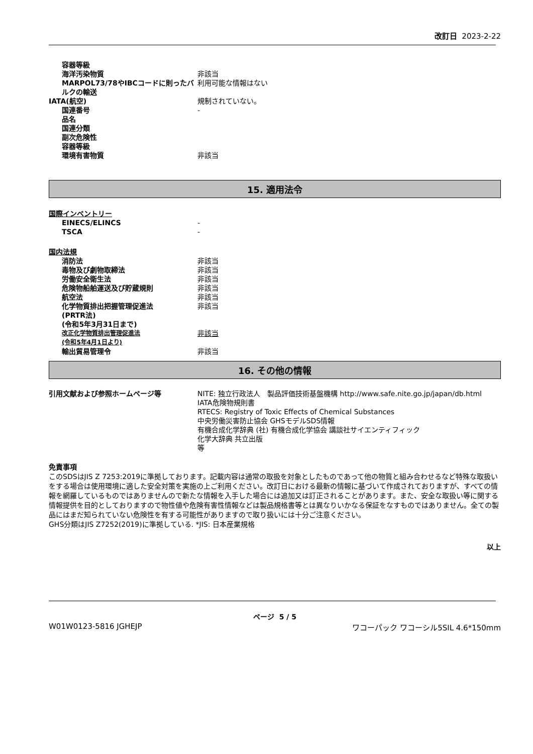改訂日 2023-2-22
| 容器等級 | |
| 海洋汚染物質 | 非該当 |
| MARPOL73/78やIBCコードに則ったバルクの輸送 | 利用可能な情報はない |
| IATA(航空) | 規制されていない。 |
| 国連番号 | - |
| 品名 | |
| 国連分類 | |
| 副次危険性 | |
| 容器等級 | |
| 環境有害物質 | 非該当 |
15. 適用法令
国際インベントリー
| EINECS/ELINCS | - |
| TSCA | - |
国内法規
| 消防法 | 非該当 |
| 毒物及び劇物取締法 | 非該当 |
| 労働安全衛生法 | 非該当 |
| 危険物船舶運送及び貯蔵規則 | 非該当 |
| 航空法 | 非該当 |
| 化学物質排出把握管理促進法 (PRTR法) (令和5年3月31日まで) | 非該当 |
| 改正化学物質排出管理促進法 (令和5年4月1日より) | 非該当 |
| 輸出貿易管理令 | 非該当 |
16. その他の情報
| 引用文献および参照ホームページ等 | NITE: 独立行政法人 製品評価技術基盤機構 http://www.safe.nite.go.jp/japan/db.html IATA危険物規則書 RTECS: Registry of Toxic Effects of Chemical Substances 中央労働災害防止協会 GHSモデルSDS情報 有機合成化学辞典 (社) 有機合成化学協会 講談社サイエンティフィック 化学大辞典 共立出版 等 |
免責事項
このSDSはJIS Z 7253:2019に準拠しております。記載内容は通常の取扱を対象としたものであって他の物質と組み合わせるなど特殊な取扱いをする場合は使用環境に適した安全対策を実施の上ご利用ください。改訂日における最新の情報に基づいて作成されておりますが、すべての情報を網羅しているものではありませんので新たな情報を入手した場合には追加又は訂正されることがあります。また、安全な取扱い等に関する情報提供を目的としておりますので物性値や危険有害性情報などは製品規格書等とは異なりいかなる保証をなすものではありません。全ての製品にはまだ知られていない危険性を有する可能性がありますので取り扱いには十分ご注意ください。
GHS分類はJIS Z7252(2019)に準拠している. *JIS: 日本産業規格
以上
ページ 5 / 5
W01W0123-5816 JGHEJP ワコーパック ワコーシル5SIL 4.6*150mm